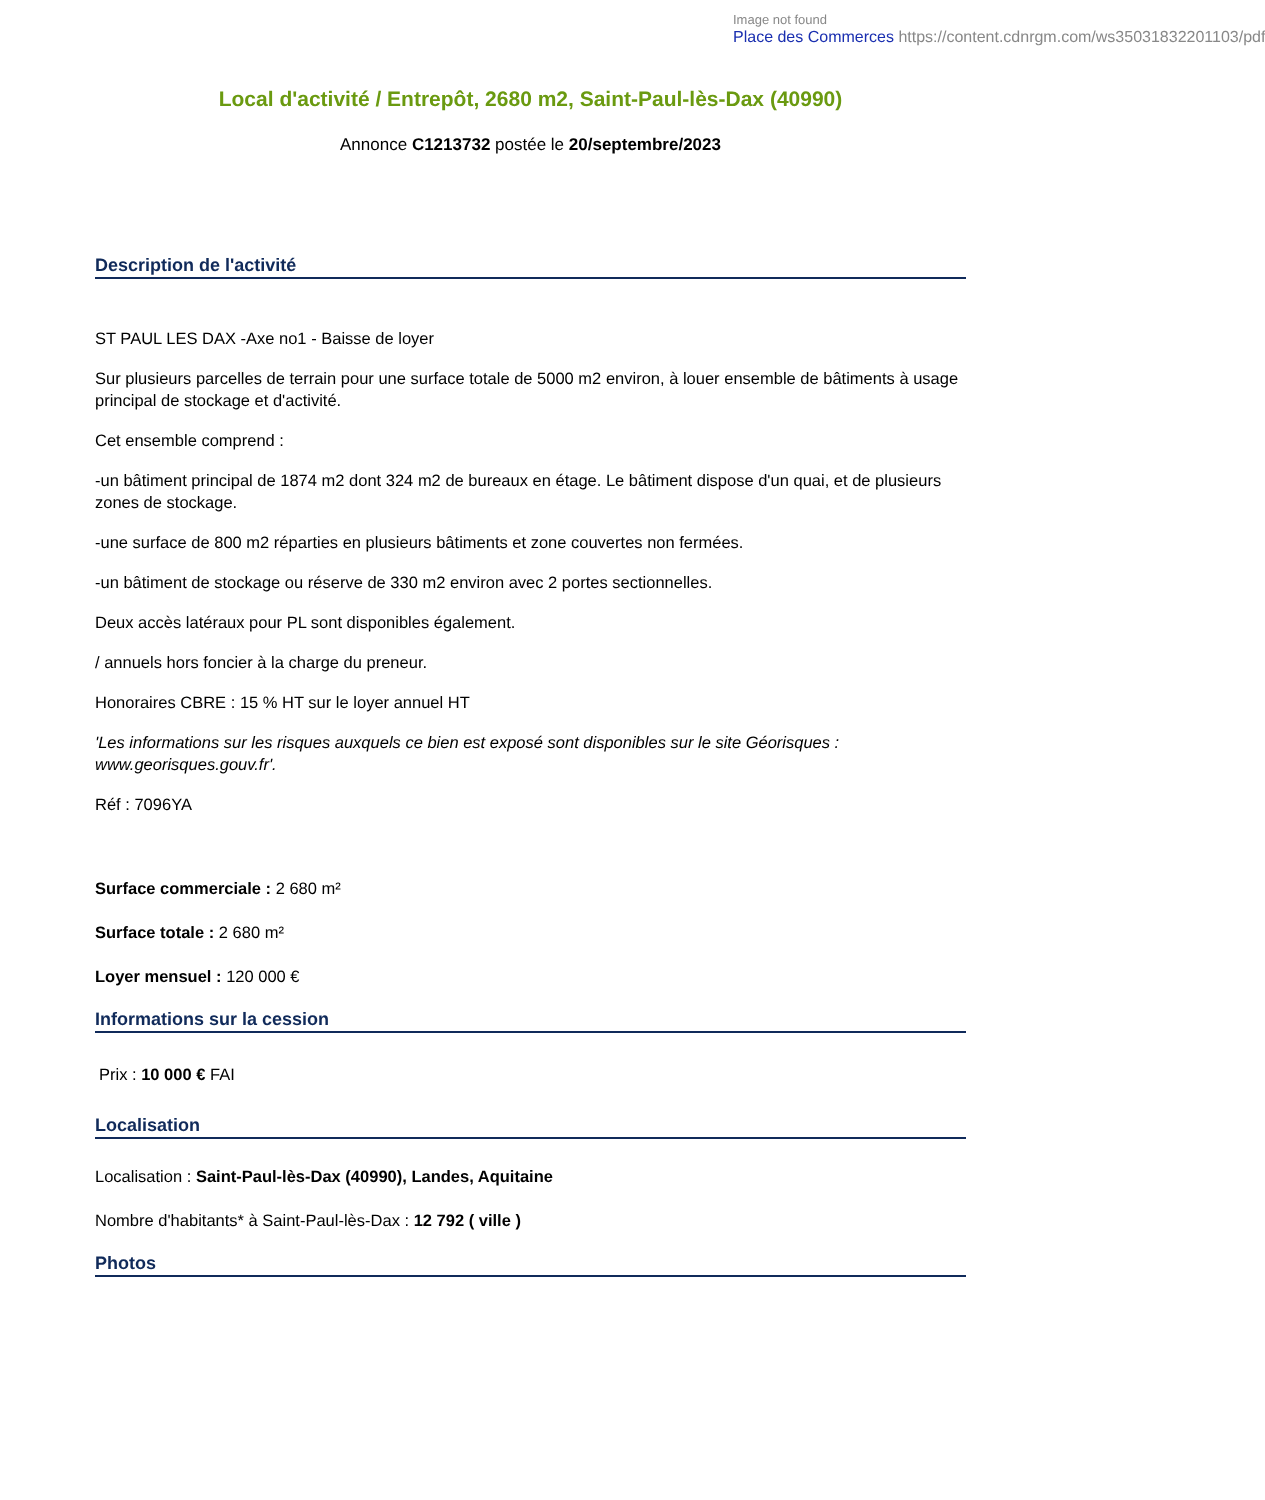Image not found
Place des Commerces https://content.cdnrgm.com/ws35031832201103/pdf
Local d'activité / Entrepôt, 2680 m2, Saint-Paul-lès-Dax (40990)
Annonce C1213732 postée le 20/septembre/2023
Description de l'activité
ST PAUL LES DAX -Axe no1 - Baisse de loyer
Sur plusieurs parcelles de terrain pour une surface totale de 5000 m2 environ, à louer ensemble de bâtiments à usage principal de stockage et d'activité.
Cet ensemble comprend :
-un bâtiment principal de 1874 m2 dont 324 m2 de bureaux en étage. Le bâtiment dispose d'un quai, et de plusieurs zones de stockage.
-une surface de 800 m2 réparties en plusieurs bâtiments et zone couvertes non fermées.
-un bâtiment de stockage ou réserve de 330 m2 environ avec 2 portes sectionnelles.
Deux accès latéraux pour PL sont disponibles également.
/ annuels hors foncier à la charge du preneur.
Honoraires CBRE : 15 % HT sur le loyer annuel HT
'Les informations sur les risques auxquels ce bien est exposé sont disponibles sur le site Géorisques : www.georisques.gouv.fr'.
Réf : 7096YA
Surface commerciale : 2 680 m²
Surface totale : 2 680 m²
Loyer mensuel : 120 000 €
Informations sur la cession
Prix : 10 000 € FAI
Localisation
Localisation : Saint-Paul-lès-Dax (40990), Landes, Aquitaine
Nombre d'habitants* à Saint-Paul-lès-Dax : 12 792 ( ville )
Photos